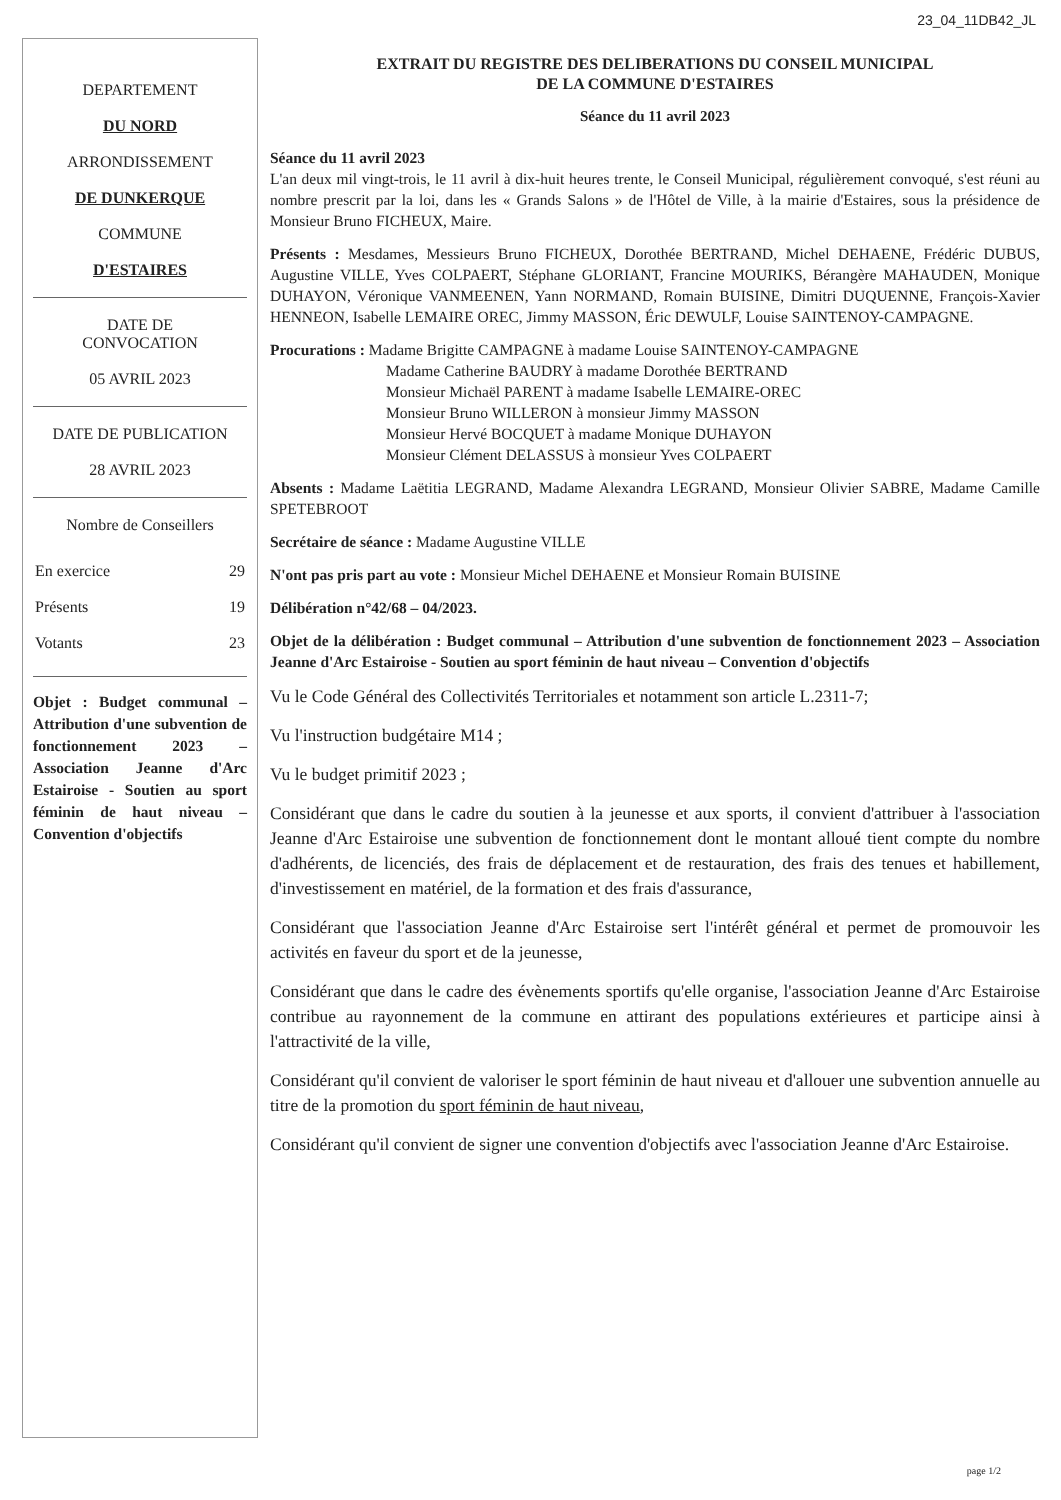23_04_11DB42_JL
DEPARTEMENT
DU NORD
ARRONDISSEMENT
DE DUNKERQUE
COMMUNE
D'ESTAIRES
DATE DE
CONVOCATION
05 AVRIL 2023
DATE DE PUBLICATION
28 AVRIL 2023
Nombre de Conseillers
| En exercice | 29 |
| Présents | 19 |
| Votants | 23 |
Objet : Budget communal – Attribution d'une subvention de fonctionnement 2023 – Association Jeanne d'Arc Estairoise - Soutien au sport féminin de haut niveau – Convention d'objectifs
EXTRAIT DU REGISTRE DES DELIBERATIONS DU CONSEIL MUNICIPAL
DE LA COMMUNE D'ESTAIRES
Séance du 11 avril 2023
Séance du 11 avril 2023
L'an deux mil vingt-trois, le 11 avril à dix-huit heures trente, le Conseil Municipal, régulièrement convoqué, s'est réuni au nombre prescrit par la loi, dans les « Grands Salons » de l'Hôtel de Ville, à la mairie d'Estaires, sous la présidence de Monsieur Bruno FICHEUX, Maire.
Présents : Mesdames, Messieurs Bruno FICHEUX, Dorothée BERTRAND, Michel DEHAENE, Frédéric DUBUS, Augustine VILLE, Yves COLPAERT, Stéphane GLORIANT, Francine MOURIKS, Bérangère MAHAUDEN, Monique DUHAYON, Véronique VANMEENEN, Yann NORMAND, Romain BUISINE, Dimitri DUQUENNE, François-Xavier HENNEON, Isabelle LEMAIRE OREC, Jimmy MASSON, Éric DEWULF, Louise SAINTENOY-CAMPAGNE.
Procurations : Madame Brigitte CAMPAGNE à madame Louise SAINTENOY-CAMPAGNE
Madame Catherine BAUDRY à madame Dorothée BERTRAND
Monsieur Michaël PARENT à madame Isabelle LEMAIRE-OREC
Monsieur Bruno WILLERON à monsieur Jimmy MASSON
Monsieur Hervé BOCQUET à madame Monique DUHAYON
Monsieur Clément DELASSUS à monsieur Yves COLPAERT
Absents : Madame Laëtitia LEGRAND, Madame Alexandra LEGRAND, Monsieur Olivier SABRE, Madame Camille SPETEBROOT
Secrétaire de séance : Madame Augustine VILLE
N'ont pas pris part au vote : Monsieur Michel DEHAENE et Monsieur Romain BUISINE
Délibération n°42/68 – 04/2023.
Objet de la délibération : Budget communal – Attribution d'une subvention de fonctionnement 2023 – Association Jeanne d'Arc Estairoise - Soutien au sport féminin de haut niveau – Convention d'objectifs
Vu le Code Général des Collectivités Territoriales et notamment son article L.2311-7;
Vu l'instruction budgétaire M14 ;
Vu le budget primitif 2023 ;
Considérant que dans le cadre du soutien à la jeunesse et aux sports, il convient d'attribuer à l'association Jeanne d'Arc Estairoise une subvention de fonctionnement dont le montant alloué tient compte du nombre d'adhérents, de licenciés, des frais de déplacement et de restauration, des frais des tenues et habillement, d'investissement en matériel, de la formation et des frais d'assurance,
Considérant que l'association Jeanne d'Arc Estairoise sert l'intérêt général et permet de promouvoir les activités en faveur du sport et de la jeunesse,
Considérant que dans le cadre des évènements sportifs qu'elle organise, l'association Jeanne d'Arc Estairoise contribue au rayonnement de la commune en attirant des populations extérieures et participe ainsi à l'attractivité de la ville,
Considérant qu'il convient de valoriser le sport féminin de haut niveau et d'allouer une subvention annuelle au titre de la promotion du sport féminin de haut niveau,
Considérant qu'il convient de signer une convention d'objectifs avec l'association Jeanne d'Arc Estairoise.
page 1/2